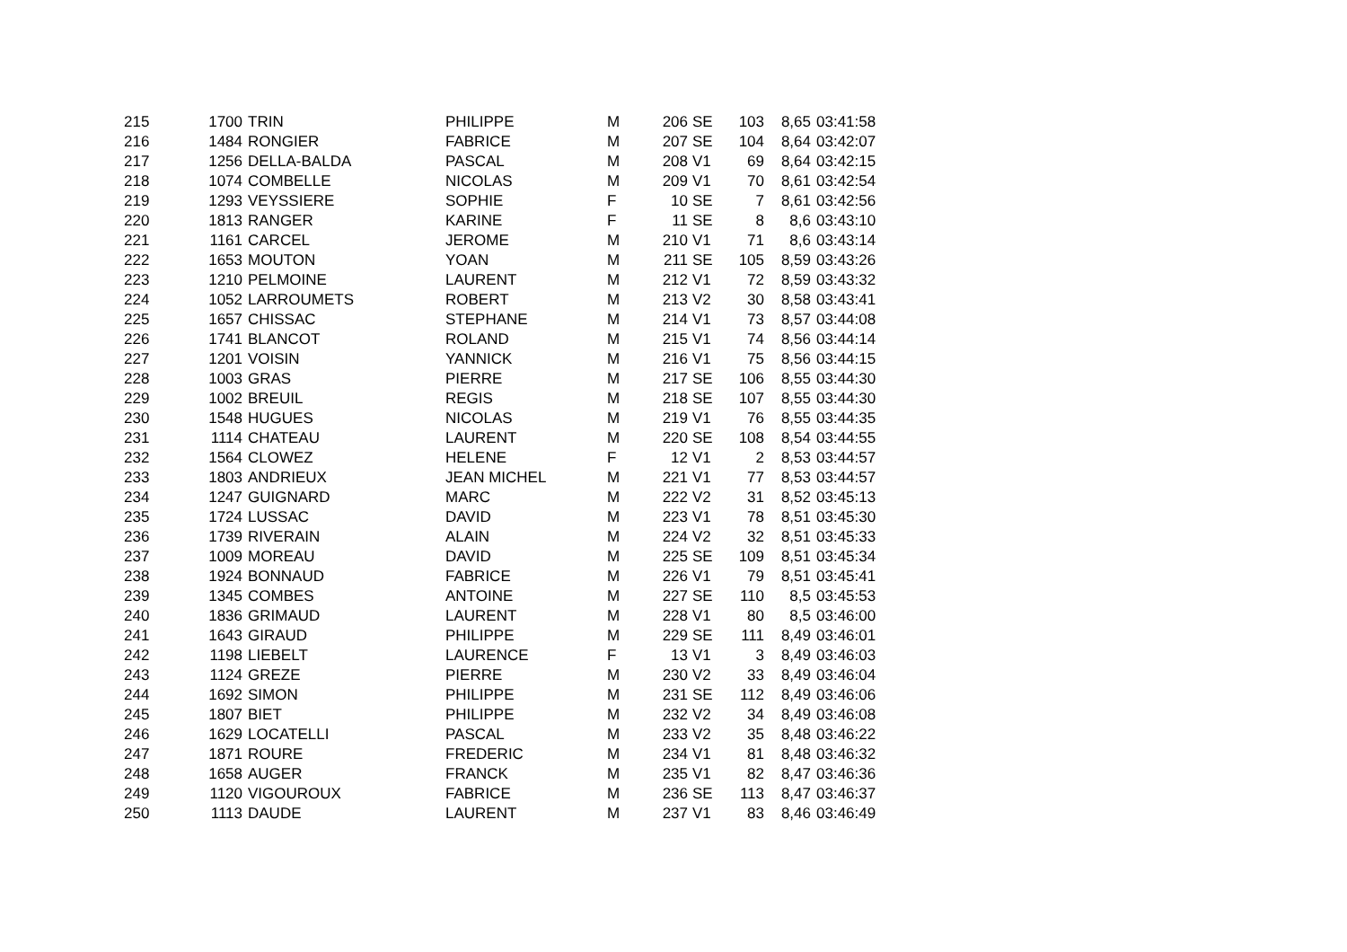| 215 | 1700 | TRIN | PHILIPPE | M | 206 | SE | 103 | 8,65 | 03:41:58 |
| 216 | 1484 | RONGIER | FABRICE | M | 207 | SE | 104 | 8,64 | 03:42:07 |
| 217 | 1256 | DELLA-BALDA | PASCAL | M | 208 | V1 | 69 | 8,64 | 03:42:15 |
| 218 | 1074 | COMBELLE | NICOLAS | M | 209 | V1 | 70 | 8,61 | 03:42:54 |
| 219 | 1293 | VEYSSIERE | SOPHIE | F | 10 | SE | 7 | 8,61 | 03:42:56 |
| 220 | 1813 | RANGER | KARINE | F | 11 | SE | 8 | 8,6 | 03:43:10 |
| 221 | 1161 | CARCEL | JEROME | M | 210 | V1 | 71 | 8,6 | 03:43:14 |
| 222 | 1653 | MOUTON | YOAN | M | 211 | SE | 105 | 8,59 | 03:43:26 |
| 223 | 1210 | PELMOINE | LAURENT | M | 212 | V1 | 72 | 8,59 | 03:43:32 |
| 224 | 1052 | LARROUMETS | ROBERT | M | 213 | V2 | 30 | 8,58 | 03:43:41 |
| 225 | 1657 | CHISSAC | STEPHANE | M | 214 | V1 | 73 | 8,57 | 03:44:08 |
| 226 | 1741 | BLANCOT | ROLAND | M | 215 | V1 | 74 | 8,56 | 03:44:14 |
| 227 | 1201 | VOISIN | YANNICK | M | 216 | V1 | 75 | 8,56 | 03:44:15 |
| 228 | 1003 | GRAS | PIERRE | M | 217 | SE | 106 | 8,55 | 03:44:30 |
| 229 | 1002 | BREUIL | REGIS | M | 218 | SE | 107 | 8,55 | 03:44:30 |
| 230 | 1548 | HUGUES | NICOLAS | M | 219 | V1 | 76 | 8,55 | 03:44:35 |
| 231 | 1114 | CHATEAU | LAURENT | M | 220 | SE | 108 | 8,54 | 03:44:55 |
| 232 | 1564 | CLOWEZ | HELENE | F | 12 | V1 | 2 | 8,53 | 03:44:57 |
| 233 | 1803 | ANDRIEUX | JEAN MICHEL | M | 221 | V1 | 77 | 8,53 | 03:44:57 |
| 234 | 1247 | GUIGNARD | MARC | M | 222 | V2 | 31 | 8,52 | 03:45:13 |
| 235 | 1724 | LUSSAC | DAVID | M | 223 | V1 | 78 | 8,51 | 03:45:30 |
| 236 | 1739 | RIVERAIN | ALAIN | M | 224 | V2 | 32 | 8,51 | 03:45:33 |
| 237 | 1009 | MOREAU | DAVID | M | 225 | SE | 109 | 8,51 | 03:45:34 |
| 238 | 1924 | BONNAUD | FABRICE | M | 226 | V1 | 79 | 8,51 | 03:45:41 |
| 239 | 1345 | COMBES | ANTOINE | M | 227 | SE | 110 | 8,5 | 03:45:53 |
| 240 | 1836 | GRIMAUD | LAURENT | M | 228 | V1 | 80 | 8,5 | 03:46:00 |
| 241 | 1643 | GIRAUD | PHILIPPE | M | 229 | SE | 111 | 8,49 | 03:46:01 |
| 242 | 1198 | LIEBELT | LAURENCE | F | 13 | V1 | 3 | 8,49 | 03:46:03 |
| 243 | 1124 | GREZE | PIERRE | M | 230 | V2 | 33 | 8,49 | 03:46:04 |
| 244 | 1692 | SIMON | PHILIPPE | M | 231 | SE | 112 | 8,49 | 03:46:06 |
| 245 | 1807 | BIET | PHILIPPE | M | 232 | V2 | 34 | 8,49 | 03:46:08 |
| 246 | 1629 | LOCATELLI | PASCAL | M | 233 | V2 | 35 | 8,48 | 03:46:22 |
| 247 | 1871 | ROURE | FREDERIC | M | 234 | V1 | 81 | 8,48 | 03:46:32 |
| 248 | 1658 | AUGER | FRANCK | M | 235 | V1 | 82 | 8,47 | 03:46:36 |
| 249 | 1120 | VIGOUROUX | FABRICE | M | 236 | SE | 113 | 8,47 | 03:46:37 |
| 250 | 1113 | DAUDE | LAURENT | M | 237 | V1 | 83 | 8,46 | 03:46:49 |